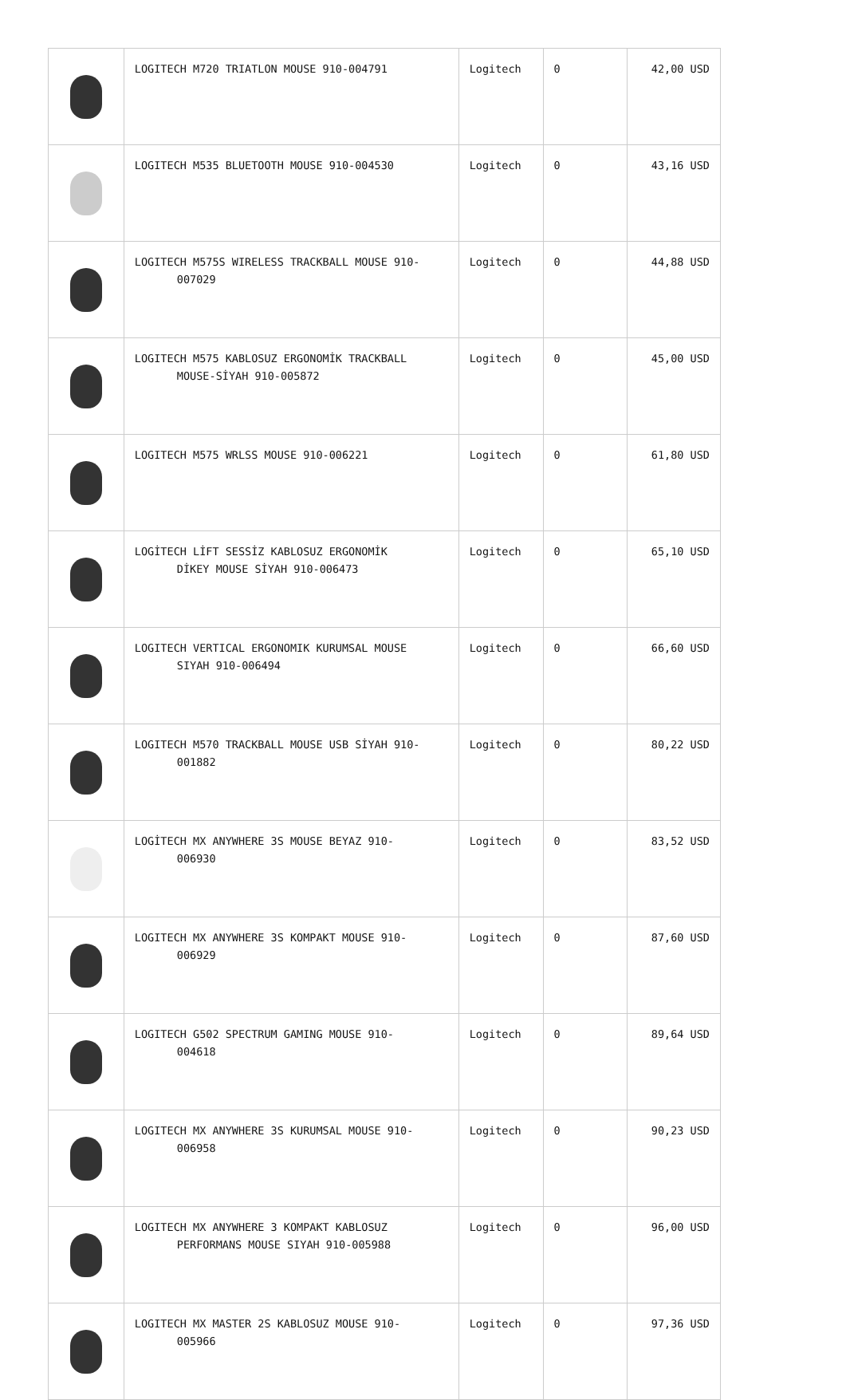| | LOGITECH M720 TRIATLON MOUSE 910-004791 | Logitech | 0 | 42,00 USD |
| | LOGITECH M535 BLUETOOTH MOUSE 910-004530 | Logitech | 0 | 43,16 USD |
| | LOGITECH M575S WIRELESS TRACKBALL MOUSE 910- 007029 | Logitech | 0 | 44,88 USD |
| | LOGITECH M575 KABLOSUZ ERGONOMİK TRACKBALL MOUSE-SİYAH 910-005872 | Logitech | 0 | 45,00 USD |
| | LOGITECH M575 WRLSS MOUSE 910-006221 | Logitech | 0 | 61,80 USD |
| | LOGİTECH LİFT SESSİZ KABLOSUZ ERGONOMİK DİKEY MOUSE SİYAH 910-006473 | Logitech | 0 | 65,10 USD |
| | LOGITECH VERTICAL ERGONOMIK KURUMSAL MOUSE SIYAH 910-006494 | Logitech | 0 | 66,60 USD |
| | LOGITECH M570 TRACKBALL MOUSE USB SİYAH 910- 001882 | Logitech | 0 | 80,22 USD |
| | LOGİTECH MX ANYWHERE 3S MOUSE BEYAZ 910- 006930 | Logitech | 0 | 83,52 USD |
| | LOGITECH MX ANYWHERE 3S KOMPAKT MOUSE 910- 006929 | Logitech | 0 | 87,60 USD |
| | LOGITECH G502 SPECTRUM GAMING MOUSE 910- 004618 | Logitech | 0 | 89,64 USD |
| | LOGITECH MX ANYWHERE 3S KURUMSAL MOUSE 910- 006958 | Logitech | 0 | 90,23 USD |
| | LOGITECH MX ANYWHERE 3 KOMPAKT KABLOSUZ PERFORMANS MOUSE SIYAH 910-005988 | Logitech | 0 | 96,00 USD |
| | LOGITECH MX MASTER 2S KABLOSUZ MOUSE 910- 005966 | Logitech | 0 | 97,36 USD |